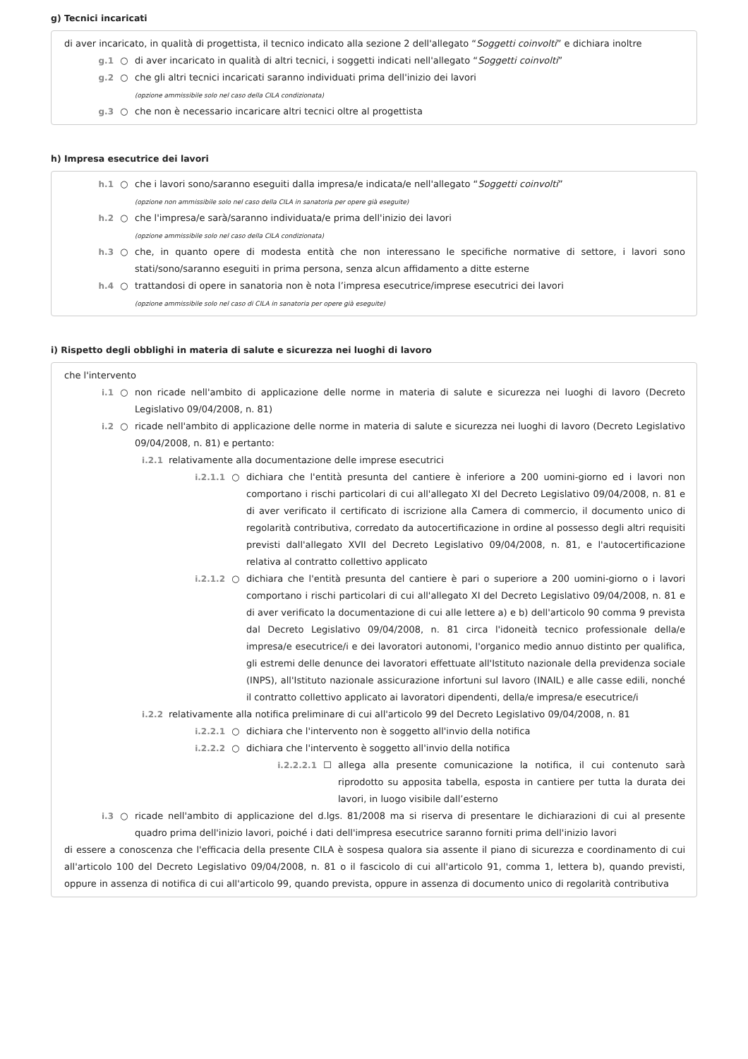g) Tecnici incaricati
di aver incaricato, in qualità di progettista, il tecnico indicato alla sezione 2 dell'allegato “Soggetti coinvolti” e dichiara inoltre
g.1 ○ di aver incaricato in qualità di altri tecnici, i soggetti indicati nell'allegato “Soggetti coinvolti”
g.2 ○ che gli altri tecnici incaricati saranno individuati prima dell'inizio dei lavori
(opzione ammissibile solo nel caso della CILA condizionata)
g.3 ○ che non è necessario incaricare altri tecnici oltre al progettista
h) Impresa esecutrice dei lavori
h.1 ○ che i lavori sono/saranno eseguiti dalla impresa/e indicata/e nell'allegato “Soggetti coinvolti”
(opzione non ammissibile solo nel caso della CILA in sanatoria per opere già eseguite)
h.2 ○ che l'impresa/e sarà/saranno individuata/e prima dell'inizio dei lavori
(opzione ammissibile solo nel caso della CILA condizionata)
h.3 ○ che, in quanto opere di modesta entità che non interessano le specifiche normative di settore, i lavori sono stati/sono/saranno eseguiti in prima persona, senza alcun affidamento a ditte esterne
h.4 ○ trattandosi di opere in sanatoria non è nota l’impresa esecutrice/imprese esecutrici dei lavori
(opzione ammissibile solo nel caso di CILA in sanatoria per opere già eseguite)
i) Rispetto degli obblighi in materia di salute e sicurezza nei luoghi di lavoro
che l'intervento
i.1 ○ non ricade nell'ambito di applicazione delle norme in materia di salute e sicurezza nei luoghi di lavoro (Decreto Legislativo 09/04/2008, n. 81)
i.2 ○ ricade nell'ambito di applicazione delle norme in materia di salute e sicurezza nei luoghi di lavoro (Decreto Legislativo 09/04/2008, n. 81) e pertanto:
i.2.1 relativamente alla documentazione delle imprese esecutrici
i.2.1.1 ○ dichiara che l'entità presunta del cantiere è inferiore a 200 uomini-giorno ed i lavori non comportano i rischi particolari di cui all'allegato XI del Decreto Legislativo 09/04/2008, n. 81 e di aver verificato il certificato di iscrizione alla Camera di commercio, il documento unico di regolarità contributiva, corredato da autocertificazione in ordine al possesso degli altri requisiti previsti dall'allegato XVII del Decreto Legislativo 09/04/2008, n. 81, e l'autocertificazione relativa al contratto collettivo applicato
i.2.1.2 ○ dichiara che l'entità presunta del cantiere è pari o superiore a 200 uomini-giorno o i lavori comportano i rischi particolari di cui all'allegato XI del Decreto Legislativo 09/04/2008, n. 81 e di aver verificato la documentazione di cui alle lettere a) e b) dell'articolo 90 comma 9 prevista dal Decreto Legislativo 09/04/2008, n. 81 circa l'idoneità tecnico professionale della/e impresa/e esecutrice/i e dei lavoratori autonomi, l'organico medio annuo distinto per qualifica, gli estremi delle denunce dei lavoratori effettuate all'Istituto nazionale della previdenza sociale (INPS), all'Istituto nazionale assicurazione infortuni sul lavoro (INAIL) e alle casse edili, nonché il contratto collettivo applicato ai lavoratori dipendenti, della/e impresa/e esecutrice/i
i.2.2 relativamente alla notifica preliminare di cui all'articolo 99 del Decreto Legislativo 09/04/2008, n. 81
i.2.2.1 ○ dichiara che l'intervento non è soggetto all'invio della notifica
i.2.2.2 ○ dichiara che l'intervento è soggetto all'invio della notifica
i.2.2.2.1 ☐ allega alla presente comunicazione la notifica, il cui contenuto sarà riprodotto su apposita tabella, esposta in cantiere per tutta la durata dei lavori, in luogo visibile dall’esterno
i.3 ○ ricade nell'ambito di applicazione del d.lgs. 81/2008 ma si riserva di presentare le dichiarazioni di cui al presente quadro prima dell'inizio lavori, poiché i dati dell'impresa esecutrice saranno forniti prima dell'inizio lavori
di essere a conoscenza che l'efficacia della presente CILA è sospesa qualora sia assente il piano di sicurezza e coordinamento di cui all'articolo 100 del Decreto Legislativo 09/04/2008, n. 81 o il fascicolo di cui all'articolo 91, comma 1, lettera b), quando previsti, oppure in assenza di notifica di cui all'articolo 99, quando prevista, oppure in assenza di documento unico di regolarità contributiva